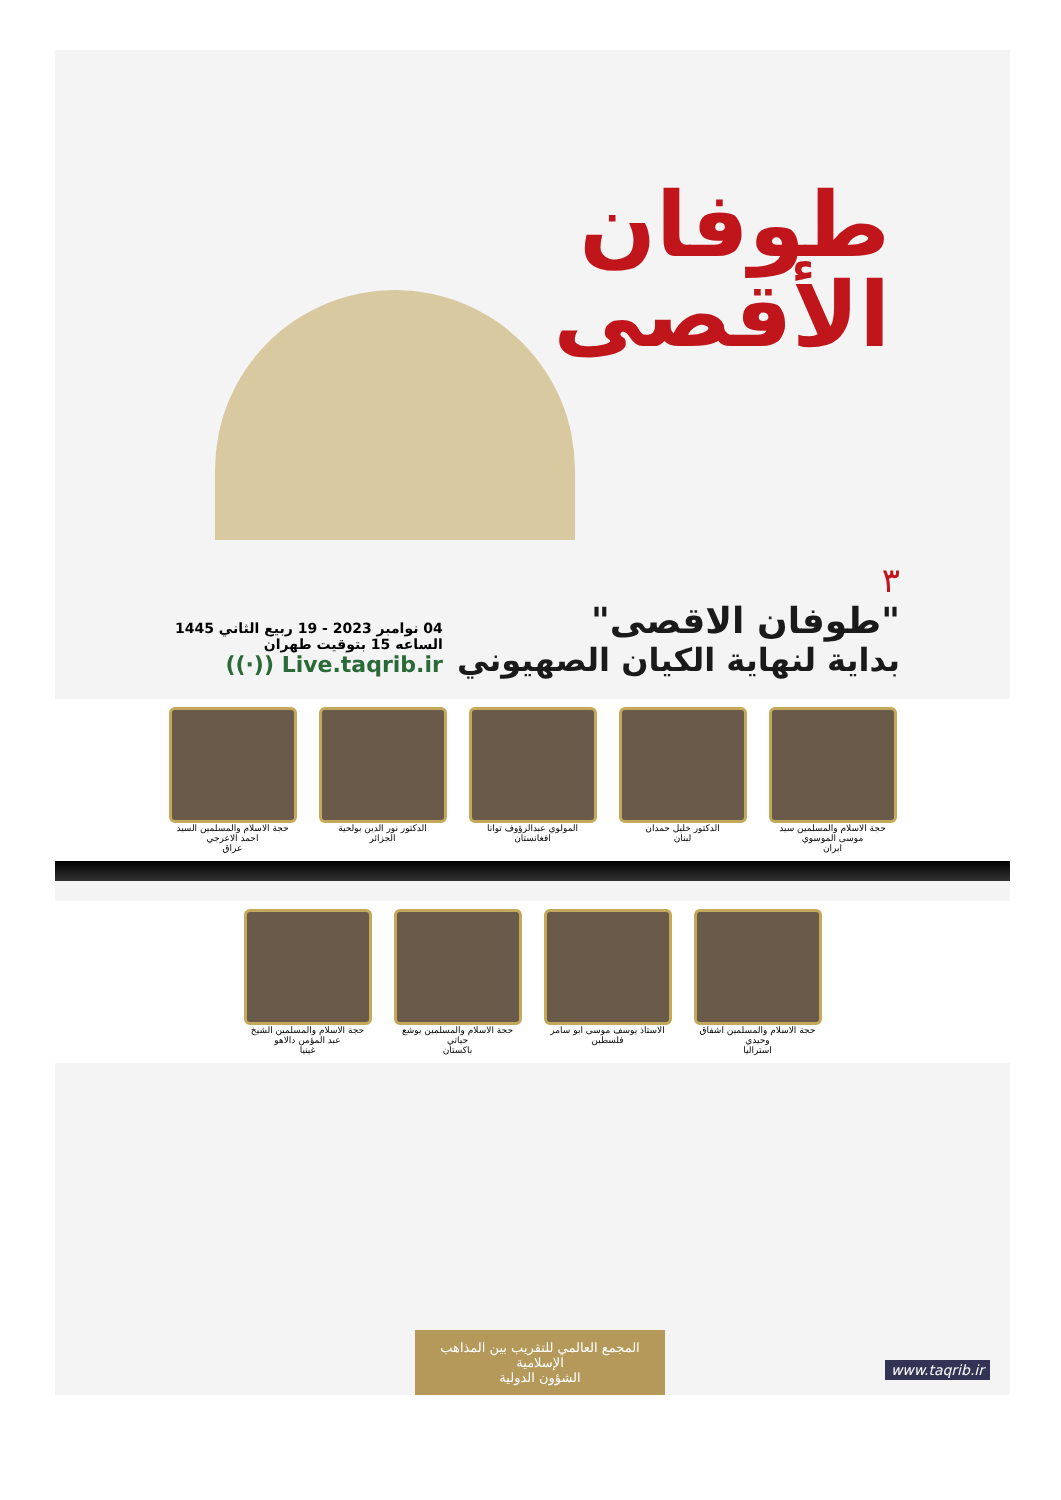طوفان
الأقصى
٣
"طوفان الاقصى"
بداية لنهاية الكيان الصهيوني
04 نوامبر 2023 - 19 ربيع الثاني 1445
الساعه 15 بتوقيت طهران
((·)) Live.taqrib.ir
حجة الاسلام والمسلمين سيد موسى الموسوي
ايران
الدكتور خليل حمدان
لبنان
المولوي عبدالرؤوف توانا
افغانستان
الدكتور نور الدين بولحية
الجزائر
حجة الاسلام والمسلمين السيد احمد الاعرجي
عراق
حجة الاسلام والمسلمين اشفاق وحيدي
استراليا
الاستاذ يوسف موسى ابو سامر
فلسطين
حجة الاسلام والمسلمين يوشع حياتي
باكستان
حجة الاسلام والمسلمين الشيخ عبد المؤمن دالاهو
غينيا
المجمع العالمي للتقريب بين المذاهب الإسلامية
الشؤون الدولية
www.taqrib.ir